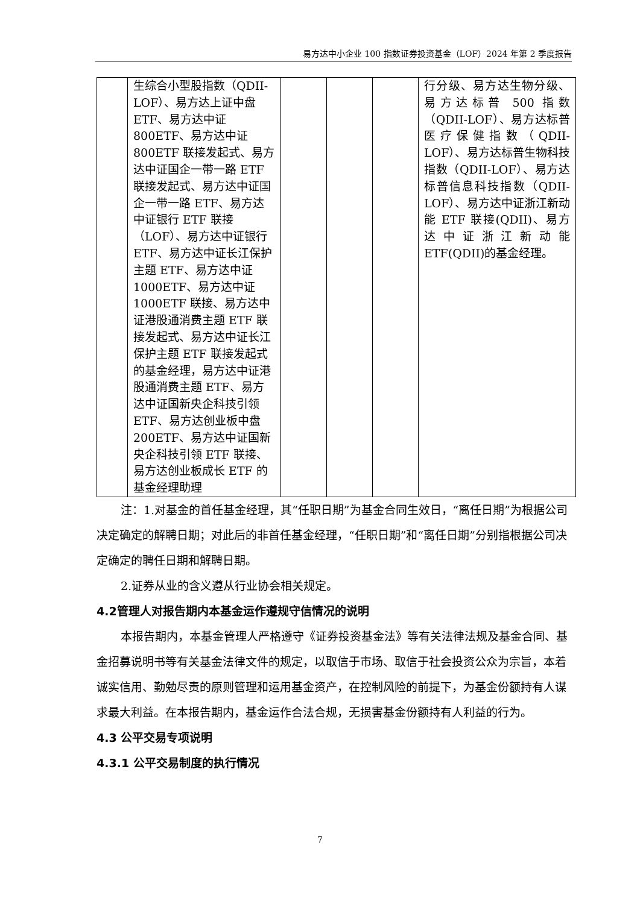易方达中小企业 100 指数证券投资基金（LOF）2024 年第 2 季度报告
| | 生综合小型股指数（QDII-LOF）、易方达上证中盘 ETF、易方达中证 800ETF、易方达中证 800ETF 联接发起式、易方达中证国企一带一路 ETF 联接发起式、易方达中证国企一带一路 ETF、易方达中证银行 ETF 联接（LOF）、易方达中证银行 ETF、易方达中证长江保护主题 ETF、易方达中证 1000ETF、易方达中证 1000ETF 联接、易方达中证港股通消费主题 ETF 联接发起式、易方达中证长江保护主题 ETF 联接发起式的基金经理，易方达中证港股通消费主题 ETF、易方达中证国新央企科技引领 ETF、易方达创业板中盘 200ETF、易方达中证国新央企科技引领 ETF 联接、易方达创业板成长 ETF 的基金经理助理 | | | | 行分级、易方达生物分级、易方达标普 500 指数（QDII-LOF）、易方达标普医疗保健指数（QDII-LOF）、易方达标普生物科技指数（QDII-LOF）、易方达标普信息科技指数（QDII-LOF）、易方达中证浙江新动能 ETF 联接(QDII)、易方达中证浙江新动能 ETF(QDII)的基金经理。 |
注：1.对基金的首任基金经理，其“任职日期”为基金合同生效日，“离任日期”为根据公司决定确定的解聘日期；对此后的非首任基金经理，“任职日期”和“离任日期”分别指根据公司决定确定的聘任日期和解聘日期。
2.证券从业的含义遵从行业协会相关规定。
4.2管理人对报告期内本基金运作遵规守信情况的说明
本报告期内，本基金管理人严格遵守《证券投资基金法》等有关法律法规及基金合同、基金招募说明书等有关基金法律文件的规定，以取信于市场、取信于社会投资公众为宗旨，本着诚实信用、勤勉尽责的原则管理和运用基金资产，在控制风险的前提下，为基金份额持有人谋求最大利益。在本报告期内，基金运作合法合规，无损害基金份额持有人利益的行为。
4.3 公平交易专项说明
4.3.1 公平交易制度的执行情况
7